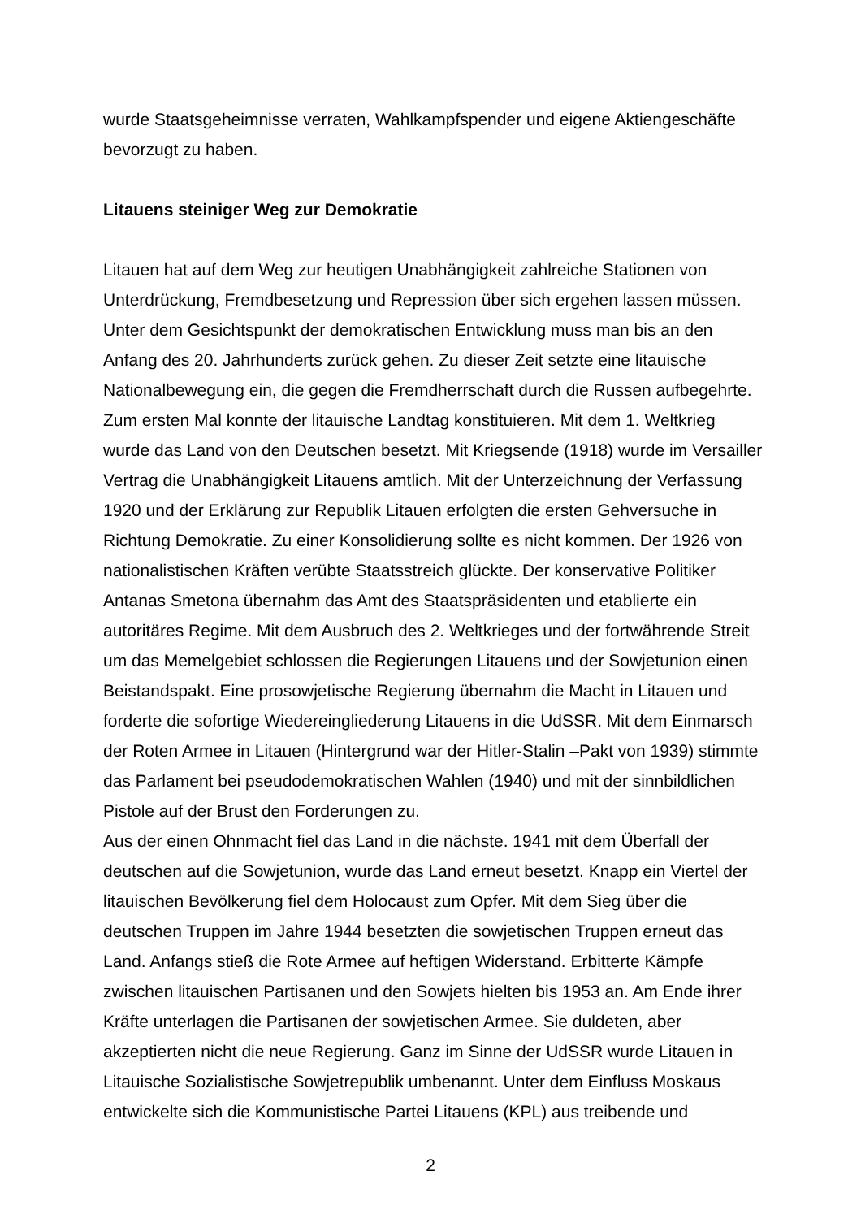wurde Staatsgeheimnisse verraten, Wahlkampfspender und eigene Aktiengeschäfte bevorzugt zu haben.
Litauens steiniger Weg zur Demokratie
Litauen hat auf dem Weg zur heutigen Unabhängigkeit zahlreiche Stationen von Unterdrückung, Fremdbesetzung und Repression über sich ergehen lassen müssen. Unter dem Gesichtspunkt der demokratischen Entwicklung muss man bis an den Anfang des 20. Jahrhunderts zurück gehen. Zu dieser Zeit setzte eine litauische Nationalbewegung ein, die gegen die Fremdherrschaft durch die Russen aufbegehrte. Zum ersten Mal konnte der litauische Landtag konstituieren. Mit dem 1. Weltkrieg wurde das Land von den Deutschen besetzt. Mit Kriegsende (1918) wurde im Versailler Vertrag die Unabhängigkeit Litauens amtlich. Mit der Unterzeichnung der Verfassung 1920 und der Erklärung zur Republik Litauen erfolgten die ersten Gehversuche in Richtung Demokratie. Zu einer Konsolidierung sollte es nicht kommen. Der 1926 von nationalistischen Kräften verübte Staatsstreich glückte. Der konservative Politiker Antanas Smetona übernahm das Amt des Staatspräsidenten und etablierte ein autoritäres Regime. Mit dem Ausbruch des 2. Weltkrieges und der fortwährende Streit um das Memelgebiet schlossen die Regierungen Litauens und der Sowjetunion einen Beistandspakt. Eine prosowjetische Regierung übernahm die Macht in Litauen und forderte die sofortige Wiedereingliederung Litauens in die UdSSR. Mit dem Einmarsch der Roten Armee in Litauen (Hintergrund war der Hitler-Stalin –Pakt von 1939) stimmte das Parlament bei pseudodemokratischen Wahlen (1940) und mit der sinnbildlichen Pistole auf der Brust den Forderungen zu.
Aus der einen Ohnmacht fiel das Land in die nächste. 1941 mit dem Überfall der deutschen auf die Sowjetunion, wurde das Land erneut besetzt. Knapp ein Viertel der litauischen Bevölkerung fiel dem Holocaust zum Opfer. Mit dem Sieg über die deutschen Truppen im Jahre 1944 besetzten die sowjetischen Truppen erneut das Land. Anfangs stieß die Rote Armee auf heftigen Widerstand. Erbitterte Kämpfe zwischen litauischen Partisanen und den Sowjets hielten bis 1953 an. Am Ende ihrer Kräfte unterlagen die Partisanen der sowjetischen Armee. Sie duldeten, aber akzeptierten nicht die neue Regierung. Ganz im Sinne der UdSSR wurde Litauen in Litauische Sozialistische Sowjetrepublik umbenannt. Unter dem Einfluss Moskaus entwickelte sich die Kommunistische Partei Litauens (KPL) aus treibende und
2